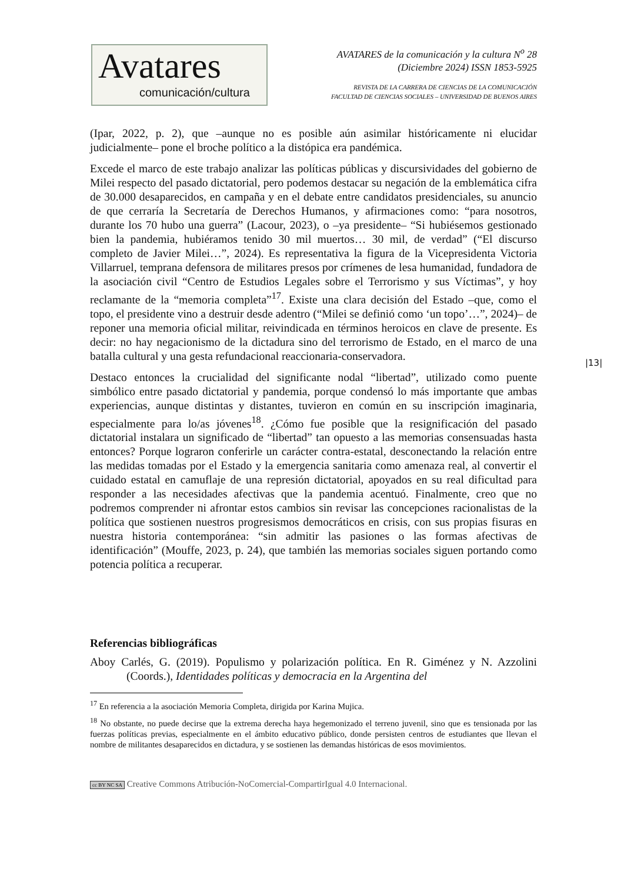Avatares
comunicación/cultura
AVATARES de la comunicación y la cultura N<sup>o</sup> 28
(Diciembre 2024) ISSN 1853-5925
REVISTA DE LA CARRERA DE CIENCIAS DE LA COMUNICACIÓN
FACULTAD DE CIENCIAS SOCIALES – UNIVERSIDAD DE BUENOS AIRES
(Ipar, 2022, p. 2), que –aunque no es posible aún asimilar históricamente ni elucidar judicialmente– pone el broche político a la distópica era pandémica.
Excede el marco de este trabajo analizar las políticas públicas y discursividades del gobierno de Milei respecto del pasado dictatorial, pero podemos destacar su negación de la emblemática cifra de 30.000 desaparecidos, en campaña y en el debate entre candidatos presidenciales, su anuncio de que cerraría la Secretaría de Derechos Humanos, y afirmaciones como: “para nosotros, durante los 70 hubo una guerra” (Lacour, 2023), o –ya presidente– “Si hubiésemos gestionado bien la pandemia, hubiéramos tenido 30 mil muertos… 30 mil, de verdad” (“El discurso completo de Javier Milei…”, 2024). Es representativa la figura de la Vicepresidenta Victoria Villarruel, temprana defensora de militares presos por crímenes de lesa humanidad, fundadora de la asociación civil “Centro de Estudios Legales sobre el Terrorismo y sus Víctimas”, y hoy reclamante de la “memoria completa”<sup>17</sup>. Existe una clara decisión del Estado –que, como el topo, el presidente vino a destruir desde adentro (“Milei se definió como ‘un topo’…”, 2024)– de reponer una memoria oficial militar, reivindicada en términos heroicos en clave de presente. Es decir: no hay negacionismo de la dictadura sino del terrorismo de Estado, en el marco de una batalla cultural y una gesta refundacional reaccionaria-conservadora.
Destaco entonces la crucialidad del significante nodal “libertad”, utilizado como puente simbólico entre pasado dictatorial y pandemia, porque condensó lo más importante que ambas experiencias, aunque distintas y distantes, tuvieron en común en su inscripción imaginaria, especialmente para lo/as jóvenes<sup>18</sup>. ¿Cómo fue posible que la resignificación del pasado dictatorial instalara un significado de “libertad” tan opuesto a las memorias consensuadas hasta entonces? Porque lograron conferirle un carácter contra-estatal, desconectando la relación entre las medidas tomadas por el Estado y la emergencia sanitaria como amenaza real, al convertir el cuidado estatal en camuflaje de una represión dictatorial, apoyados en su real dificultad para responder a las necesidades afectivas que la pandemia acentuó. Finalmente, creo que no podremos comprender ni afrontar estos cambios sin revisar las concepciones racionalistas de la política que sostienen nuestros progresismos democráticos en crisis, con sus propias fisuras en nuestra historia contemporánea: “sin admitir las pasiones o las formas afectivas de identificación” (Mouffe, 2023, p. 24), que también las memorias sociales siguen portando como potencia política a recuperar.
Referencias bibliográficas
Aboy Carlés, G. (2019). Populismo y polarización política. En R. Giménez y N. Azzolini (Coords.), Identidades políticas y democracia en la Argentina del
|13|
<sup>17</sup> En referencia a la asociación Memoria Completa, dirigida por Karina Mujica.
<sup>18</sup> No obstante, no puede decirse que la extrema derecha haya hegemonizado el terreno juvenil, sino que es tensionada por las fuerzas políticas previas, especialmente en el ámbito educativo público, donde persisten centros de estudiantes que llevan el nombre de militantes desaparecidos en dictadura, y se sostienen las demandas históricas de esos movimientos.
cc BY NC SA Creative Commons Atribución-NoComercial-CompartirIgual 4.0 Internacional.